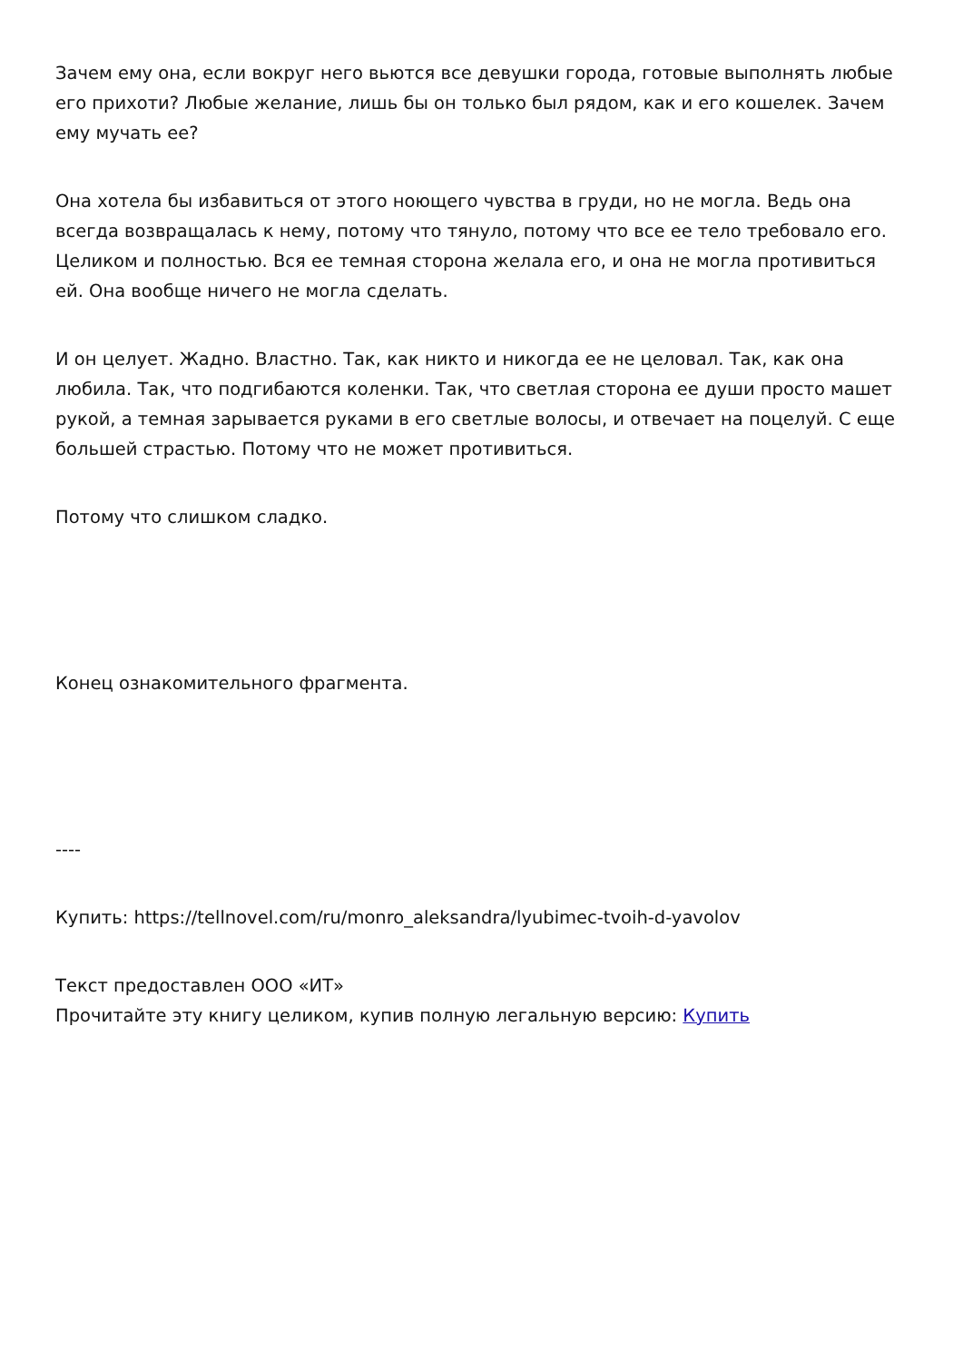Зачем ему она, если вокруг него вьются все девушки города, готовые выполнять любые его прихоти? Любые желание, лишь бы он только был рядом, как и его кошелек. Зачем ему мучать ее?
Она хотела бы избавиться от этого ноющего чувства в груди, но не могла. Ведь она всегда возвращалась к нему, потому что тянуло, потому что все ее тело требовало его. Целиком и полностью. Вся ее темная сторона желала его, и она не могла противиться ей. Она вообще ничего не могла сделать.
И он целует. Жадно. Властно. Так, как никто и никогда ее не целовал. Так, как она любила. Так, что подгибаются коленки. Так, что светлая сторона ее души просто машет рукой, а темная зарывается руками в его светлые волосы, и отвечает на поцелуй. С еще большей страстью. Потому что не может противиться.
Потому что слишком сладко.
Конец ознакомительного фрагмента.
----
Купить: https://tellnovel.com/ru/monro_aleksandra/lyubimec-tvoih-d-yavolov
Текст предоставлен ООО «ИТ»
Прочитайте эту книгу целиком, купив полную легальную версию: Купить